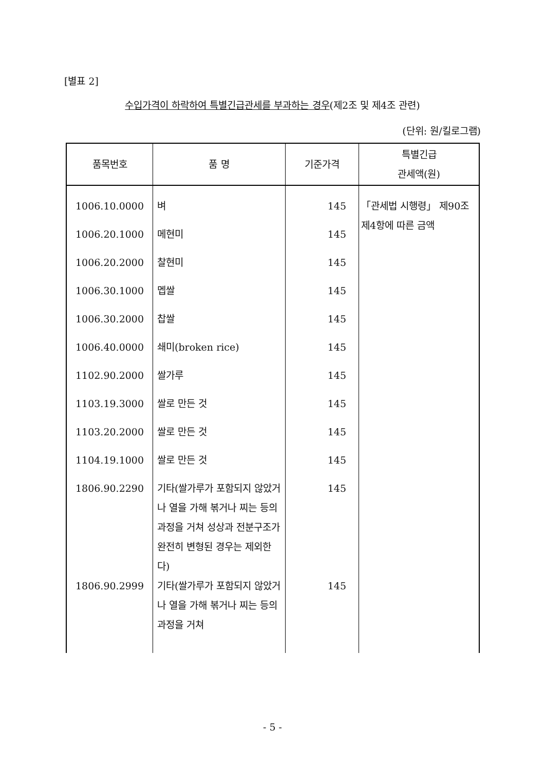[별표 2]
수입가격이 하락하여 특별긴급관세를 부과하는 경우(제2조 및 제4조 관련)
(단위: 원/킬로그램)
| 품목번호 | 품 명 | 기준가격 | 특별긴급 관세액(원) |
| --- | --- | --- | --- |
| 1006.10.0000 | 벼 | 145 | 「관세법 시행령」 제90조제4항에 따른 금액 |
| 1006.20.1000 | 메현미 | 145 | |
| 1006.20.2000 | 찰현미 | 145 | |
| 1006.30.1000 | 멥쌀 | 145 | |
| 1006.30.2000 | 찹쌀 | 145 | |
| 1006.40.0000 | 쇄미(broken rice) | 145 | |
| 1102.90.2000 | 쌀가루 | 145 | |
| 1103.19.3000 | 쌀로 만든 것 | 145 | |
| 1103.20.2000 | 쌀로 만든 것 | 145 | |
| 1104.19.1000 | 쌀로 만든 것 | 145 | |
| 1806.90.2290 | 기타(쌀가루가 포함되지 않았거나 열을 가해 볶거나 찌는 등의 과정을 거쳐 성상과 전분구조가 완전히 변형된 경우는 제외한다) | 145 | |
| 1806.90.2999 | 기타(쌀가루가 포함되지 않았거나 열을 가해 볶거나 찌는 등의 과정을 거쳐 | 145 | |
- 5 -